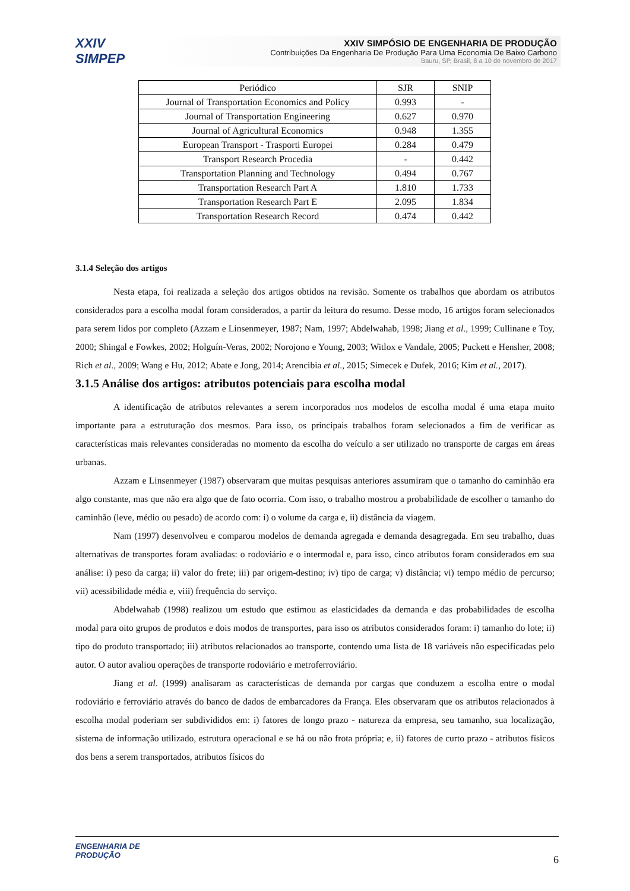XXIV SIMPEP
XXIV SIMPÓSIO DE ENGENHARIA DE PRODUÇÃO
Contribuições Da Engenharia De Produção Para Uma Economia De Baixo Carbono
Bauru, SP, Brasil, 8 a 10 de novembro de 2017
| Periódico | SJR | SNIP |
| --- | --- | --- |
| Journal of Transportation Economics and Policy | 0.993 | - |
| Journal of Transportation Engineering | 0.627 | 0.970 |
| Journal of Agricultural Economics | 0.948 | 1.355 |
| European Transport - Trasporti Europei | 0.284 | 0.479 |
| Transport Research Procedia | - | 0.442 |
| Transportation Planning and Technology | 0.494 | 0.767 |
| Transportation Research Part A | 1.810 | 1.733 |
| Transportation Research Part E | 2.095 | 1.834 |
| Transportation Research Record | 0.474 | 0.442 |
3.1.4 Seleção dos artigos
Nesta etapa, foi realizada a seleção dos artigos obtidos na revisão. Somente os trabalhos que abordam os atributos considerados para a escolha modal foram considerados, a partir da leitura do resumo. Desse modo, 16 artigos foram selecionados para serem lidos por completo (Azzam e Linsenmeyer, 1987; Nam, 1997; Abdelwahab, 1998; Jiang et al., 1999; Cullinane e Toy, 2000; Shingal e Fowkes, 2002; Holguín-Veras, 2002; Norojono e Young, 2003; Witlox e Vandale, 2005; Puckett e Hensher, 2008; Rich et al., 2009; Wang e Hu, 2012; Abate e Jong, 2014; Arencibia et al., 2015; Simecek e Dufek, 2016; Kim et al., 2017).
3.1.5 Análise dos artigos: atributos potenciais para escolha modal
A identificação de atributos relevantes a serem incorporados nos modelos de escolha modal é uma etapa muito importante para a estruturação dos mesmos. Para isso, os principais trabalhos foram selecionados a fim de verificar as características mais relevantes consideradas no momento da escolha do veículo a ser utilizado no transporte de cargas em áreas urbanas.
Azzam e Linsenmeyer (1987) observaram que muitas pesquisas anteriores assumiram que o tamanho do caminhão era algo constante, mas que não era algo que de fato ocorria. Com isso, o trabalho mostrou a probabilidade de escolher o tamanho do caminhão (leve, médio ou pesado) de acordo com: i) o volume da carga e, ii) distância da viagem.
Nam (1997) desenvolveu e comparou modelos de demanda agregada e demanda desagregada. Em seu trabalho, duas alternativas de transportes foram avaliadas: o rodoviário e o intermodal e, para isso, cinco atributos foram considerados em sua análise: i) peso da carga; ii) valor do frete; iii) par origem-destino; iv) tipo de carga; v) distância; vi) tempo médio de percurso; vii) acessibilidade média e, viii) frequência do serviço.
Abdelwahab (1998) realizou um estudo que estimou as elasticidades da demanda e das probabilidades de escolha modal para oito grupos de produtos e dois modos de transportes, para isso os atributos considerados foram: i) tamanho do lote; ii) tipo do produto transportado; iii) atributos relacionados ao transporte, contendo uma lista de 18 variáveis não especificadas pelo autor. O autor avaliou operações de transporte rodoviário e metroferroviário.
Jiang et al. (1999) analisaram as características de demanda por cargas que conduzem a escolha entre o modal rodoviário e ferroviário através do banco de dados de embarcadores da França. Eles observaram que os atributos relacionados à escolha modal poderiam ser subdivididos em: i) fatores de longo prazo - natureza da empresa, seu tamanho, sua localização, sistema de informação utilizado, estrutura operacional e se há ou não frota própria; e, ii) fatores de curto prazo - atributos físicos dos bens a serem transportados, atributos físicos do
ENGENHARIA DE
PRODUÇÃO
6